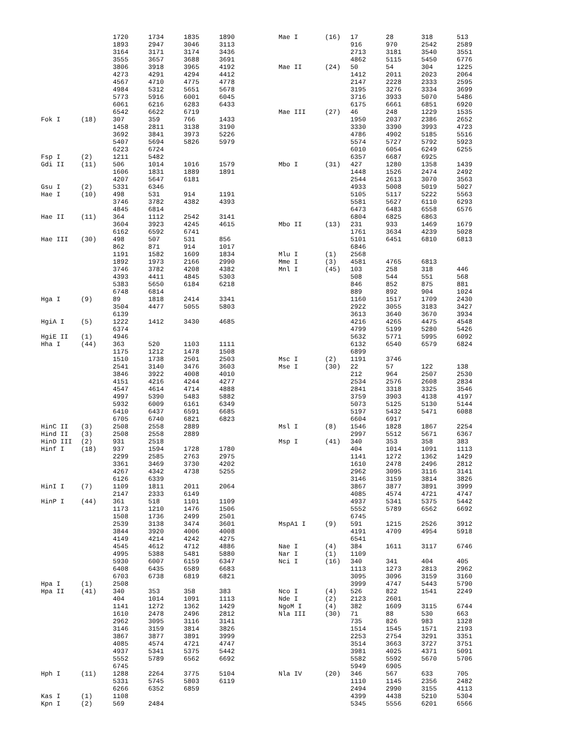| | | 1720 | 1734 | 1835 | 1890 |
| | | 1893 | 2947 | 3046 | 3113 |
| | | 3164 | 3171 | 3174 | 3436 |
| | | 3555 | 3657 | 3688 | 3691 |
| | | 3806 | 3918 | 3965 | 4192 |
| | | 4273 | 4291 | 4294 | 4412 |
| | | 4567 | 4710 | 4775 | 4778 |
| | | 4984 | 5312 | 5651 | 5678 |
| | | 5773 | 5916 | 6001 | 6045 |
| | | 6061 | 6216 | 6283 | 6433 |
| | | 6542 | 6622 | 6719 | |
| Fok I | (18) | 307 | 359 | 766 | 1433 |
| | | 1458 | 2811 | 3138 | 3190 |
| | | 3692 | 3841 | 3973 | 5226 |
| | | 5407 | 5694 | 5826 | 5979 |
| | | 6223 | 6724 | | |
| Fsp I | (2) | 1211 | 5482 | | |
| Gdi II | (11) | 506 | 1014 | 1016 | 1579 |
| | | 1606 | 1831 | 1889 | 1891 |
| | | 4207 | 5647 | 6181 | |
| Gsu I | (2) | 5331 | 6346 | | |
| Hae I | (10) | 498 | 531 | 914 | 1191 |
| | | 3746 | 3782 | 4382 | 4393 |
| | | 4845 | 6814 | | |
| Hae II | (11) | 364 | 1112 | 2542 | 3141 |
| | | 3604 | 3923 | 4245 | 4615 |
| | | 6162 | 6592 | 6741 | |
| Hae III | (30) | 498 | 507 | 531 | 856 |
| | | 862 | 871 | 914 | 1017 |
| | | 1191 | 1582 | 1609 | 1834 |
| | | 1892 | 1973 | 2166 | 2990 |
| | | 3746 | 3782 | 4208 | 4382 |
| | | 4393 | 4411 | 4845 | 5303 |
| | | 5383 | 5650 | 6184 | 6218 |
| | | 6748 | 6814 | | |
| Hga I | (9) | 89 | 1818 | 2414 | 3341 |
| | | 3504 | 4477 | 5055 | 5803 |
| | | 6139 | | | |
| HgiA I | (5) | 1222 | 1412 | 3430 | 4685 |
| | | 6374 | | | |
| HgiE II | (1) | 4946 | | | |
| Hha I | (44) | 363 | 520 | 1103 | 1111 |
| | | 1175 | 1212 | 1478 | 1508 |
| | | 1510 | 1738 | 2501 | 2503 |
| | | 2541 | 3140 | 3476 | 3603 |
| | | 3846 | 3922 | 4008 | 4010 |
| | | 4151 | 4216 | 4244 | 4277 |
| | | 4547 | 4614 | 4714 | 4888 |
| | | 4997 | 5390 | 5483 | 5882 |
| | | 5932 | 6009 | 6161 | 6349 |
| | | 6410 | 6437 | 6591 | 6685 |
| | | 6705 | 6740 | 6821 | 6823 |
| HinC II | (3) | 2508 | 2558 | 2889 | |
| Hind II | (3) | 2508 | 2558 | 2889 | |
| HinD III | (2) | 931 | 2518 | | |
| Hinf I | (18) | 937 | 1594 | 1728 | 1780 |
| | | 2299 | 2585 | 2763 | 2975 |
| | | 3361 | 3469 | 3730 | 4202 |
| | | 4267 | 4342 | 4738 | 5255 |
| | | 6126 | 6339 | | |
| HinI I | (7) | 1109 | 1811 | 2011 | 2064 |
| | | 2147 | 2333 | 6149 | |
| HinP I | (44) | 361 | 518 | 1101 | 1109 |
| | | 1173 | 1210 | 1476 | 1506 |
| | | 1508 | 1736 | 2499 | 2501 |
| | | 2539 | 3138 | 3474 | 3601 |
| | | 3844 | 3920 | 4006 | 4008 |
| | | 4149 | 4214 | 4242 | 4275 |
| | | 4545 | 4612 | 4712 | 4886 |
| | | 4995 | 5388 | 5481 | 5880 |
| | | 5930 | 6007 | 6159 | 6347 |
| | | 6408 | 6435 | 6589 | 6683 |
| | | 6703 | 6738 | 6819 | 6821 |
| Hpa I | (1) | 2508 | | | |
| Hpa II | (41) | 340 | 353 | 358 | 383 |
| | | 404 | 1014 | 1091 | 1113 |
| | | 1141 | 1272 | 1362 | 1429 |
| | | 1610 | 2478 | 2496 | 2812 |
| | | 2962 | 3095 | 3116 | 3141 |
| | | 3146 | 3159 | 3814 | 3826 |
| | | 3867 | 3877 | 3891 | 3999 |
| | | 4085 | 4574 | 4721 | 4747 |
| | | 4937 | 5341 | 5375 | 5442 |
| | | 5552 | 5789 | 6562 | 6692 |
| | | 6745 | | | |
| Hph I | (11) | 1288 | 2264 | 3775 | 5104 |
| | | 5331 | 5745 | 5803 | 6119 |
| | | 6266 | 6352 | 6859 | |
| Kas I | (1) | 1108 | | | |
| Kpn I | (2) | 569 | 2484 | | |
| Mae I | (16) | 17 | 28 | 318 | 513 |
| | | 916 | 970 | 2542 | 2589 |
| | | 2713 | 3181 | 3540 | 3551 |
| | | 4862 | 5115 | 5450 | 6776 |
| Mae II | (24) | 50 | 54 | 304 | 1225 |
| | | 1412 | 2011 | 2023 | 2064 |
| | | 2147 | 2228 | 2333 | 2595 |
| | | 3195 | 3276 | 3334 | 3699 |
| | | 3716 | 3933 | 5070 | 5486 |
| | | 6175 | 6661 | 6851 | 6920 |
| Mae III | (27) | 46 | 248 | 1229 | 1535 |
| | | 1950 | 2037 | 2386 | 2652 |
| | | 3330 | 3390 | 3993 | 4723 |
| | | 4786 | 4902 | 5185 | 5516 |
| | | 5574 | 5727 | 5792 | 5923 |
| | | 6010 | 6054 | 6249 | 6255 |
| | | 6357 | 6687 | 6925 | |
| Mbo I | (31) | 427 | 1280 | 1358 | 1439 |
| | | 1448 | 1526 | 2474 | 2492 |
| | | 2544 | 2613 | 3070 | 3563 |
| | | 4933 | 5008 | 5019 | 5027 |
| | | 5105 | 5117 | 5222 | 5563 |
| | | 5581 | 5627 | 6110 | 6293 |
| | | 6473 | 6483 | 6558 | 6576 |
| | | 6804 | 6825 | 6863 | |
| Mbo II | (13) | 231 | 933 | 1469 | 1679 |
| | | 1761 | 3634 | 4239 | 5028 |
| | | 5101 | 6451 | 6810 | 6813 |
| | | 6846 | | | |
| Mlu I | (1) | 2568 | | | |
| Mme I | (3) | 4581 | 4765 | 6813 | |
| Mnl I | (45) | 103 | 258 | 318 | 446 |
| | | 508 | 544 | 551 | 568 |
| | | 846 | 852 | 875 | 881 |
| | | 889 | 892 | 904 | 1024 |
| | | 1160 | 1517 | 1709 | 2430 |
| | | 2922 | 3055 | 3183 | 3427 |
| | | 3613 | 3640 | 3670 | 3934 |
| | | 4216 | 4265 | 4475 | 4548 |
| | | 4799 | 5199 | 5280 | 5426 |
| | | 5632 | 5771 | 5995 | 6092 |
| | | 6132 | 6540 | 6579 | 6824 |
| | | 6899 | | | |
| Msc I | (2) | 1191 | 3746 | | |
| Mse I | (30) | 22 | 57 | 122 | 138 |
| | | 212 | 964 | 2507 | 2530 |
| | | 2534 | 2576 | 2608 | 2834 |
| | | 2841 | 3318 | 3325 | 3546 |
| | | 3759 | 3903 | 4138 | 4197 |
| | | 5073 | 5125 | 5130 | 5144 |
| | | 5197 | 5432 | 5471 | 6088 |
| | | 6604 | 6917 | | |
| Msl I | (8) | 1546 | 1828 | 1867 | 2254 |
| | | 2997 | 5512 | 5671 | 6367 |
| Msp I | (41) | 340 | 353 | 358 | 383 |
| | | 404 | 1014 | 1091 | 1113 |
| | | 1141 | 1272 | 1362 | 1429 |
| | | 1610 | 2478 | 2496 | 2812 |
| | | 2962 | 3095 | 3116 | 3141 |
| | | 3146 | 3159 | 3814 | 3826 |
| | | 3867 | 3877 | 3891 | 3999 |
| | | 4085 | 4574 | 4721 | 4747 |
| | | 4937 | 5341 | 5375 | 5442 |
| | | 5552 | 5789 | 6562 | 6692 |
| | | 6745 | | | |
| MspA1 I | (9) | 591 | 1215 | 2526 | 3912 |
| | | 4191 | 4709 | 4954 | 5918 |
| | | 6541 | | | |
| Nae I | (4) | 384 | 1611 | 3117 | 6746 |
| Nar I | (1) | 1109 | | | |
| Nci I | (16) | 340 | 341 | 404 | 405 |
| | | 1113 | 1273 | 2813 | 2962 |
| | | 3095 | 3096 | 3159 | 3160 |
| | | 3999 | 4747 | 5443 | 5790 |
| Nco I | (4) | 526 | 822 | 1541 | 2249 |
| Nde I | (2) | 2123 | 2601 | | |
| NgoM I | (4) | 382 | 1609 | 3115 | 6744 |
| Nla III | (30) | 71 | 88 | 530 | 663 |
| | | 735 | 826 | 983 | 1328 |
| | | 1514 | 1545 | 1571 | 2193 |
| | | 2253 | 2754 | 3291 | 3351 |
| | | 3514 | 3663 | 3727 | 3751 |
| | | 3981 | 4025 | 4371 | 5091 |
| | | 5582 | 5592 | 5670 | 5706 |
| | | 5949 | 6905 | | |
| Nla IV | (20) | 346 | 567 | 633 | 705 |
| | | 1110 | 1145 | 2356 | 2482 |
| | | 2494 | 2990 | 3155 | 4113 |
| | | 4399 | 4438 | 5210 | 5304 |
| | | 5345 | 5556 | 6201 | 6566 |